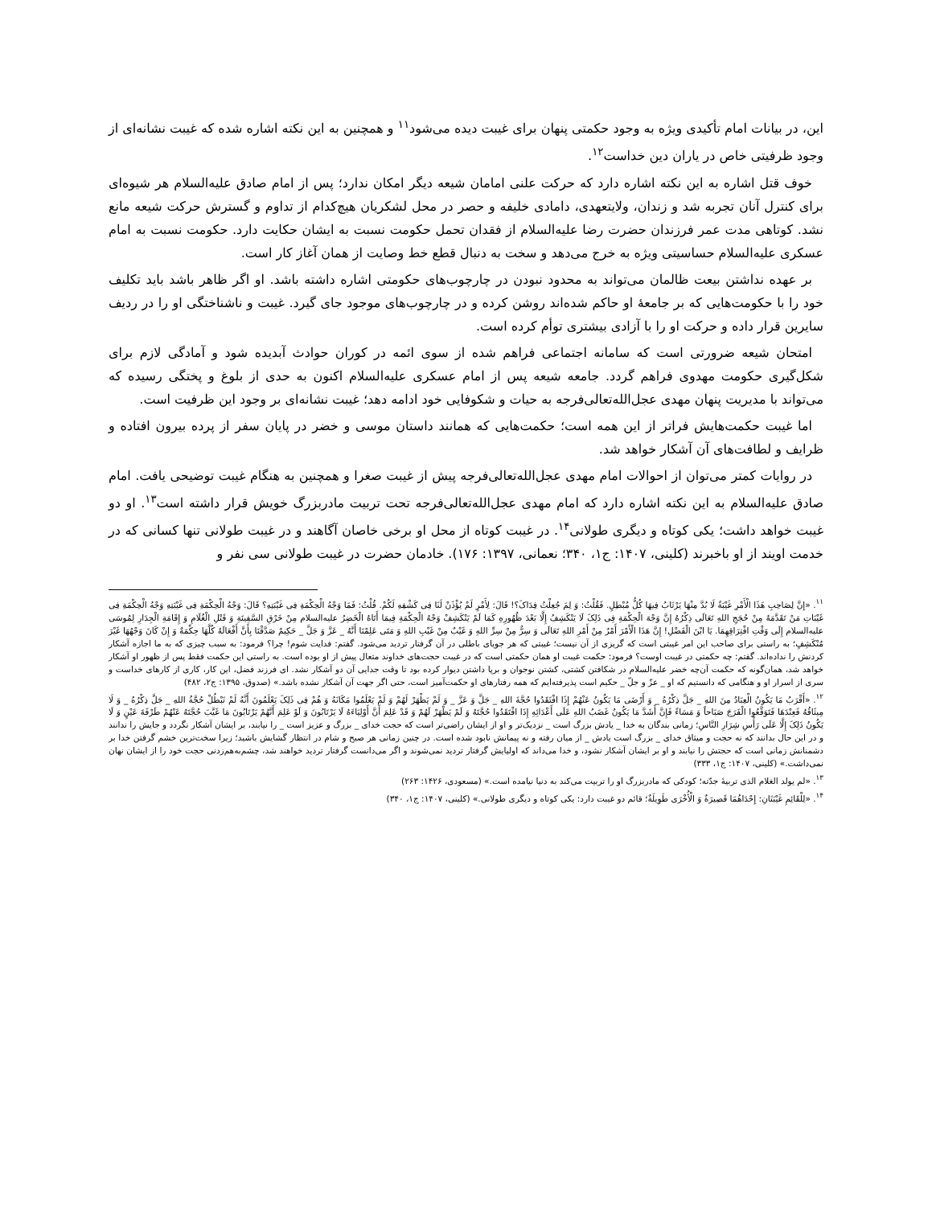این، در بیانات امام تأکیدی ویژه به وجود حکمتی پنهان برای غیبت دیده می‌شود<sup>۱۱</sup> و همچنین به این نکته اشاره شده که غیبت نشانه‌ای از وجود ظرفیتی خاص در یاران دین خداست<sup>۱۲</sup>.
خوف قتل اشاره به این نکته اشاره دارد که حرکت علنی امامان شیعه دیگر امکان ندارد؛ پس از امام صادق علیه‌السلام هر شیوه‌ای برای کنترل آنان تجربه شد و زندان، ولایتعهدی، دامادی خلیفه و حصر در محل لشکریان هیچ‌کدام از تداوم و گسترش حرکت شیعه مانع نشد. کوتاهی مدت عمر فرزندان حضرت رضا علیه‌السلام از فقدان تحمل حکومت نسبت به ایشان حکایت دارد. حکومت نسبت به امام عسکری علیه‌السلام حساسیتی ویژه به خرج می‌دهد و سخت به دنبال قطع خط وصایت از همان آغاز کار است.
بر عهده نداشتن بیعت ظالمان می‌تواند به محدود نبودن در چارچوب‌های حکومتی اشاره داشته باشد. او اگر ظاهر باشد باید تکلیف خود را با حکومت‌هایی که بر جامعهٔ او حاکم شده‌اند روشن کرده و در چارچوب‌های موجود جای گیرد. غیبت و ناشناختگی او را در ردیف سایرین قرار داده و حرکت او را با آزادی بیشتری توأم کرده است.
امتحان شیعه ضرورتی است که سامانه اجتماعی فراهم شده از سوی ائمه در کوران حوادث آبدیده شود و آمادگی لازم برای شکل‌گیری حکومت مهدوی فراهم گردد. جامعه شیعه پس از امام عسکری علیه‌السلام اکنون به حدی از بلوغ و پختگی رسیده که می‌تواند با مدیریت پنهان مهدی عجل‌الله‌تعالی‌فرجه به حیات و شکوفایی خود ادامه دهد؛ غیبت نشانه‌ای بر وجود این ظرفیت است.
اما غیبت حکمت‌هایش فراتر از این همه است؛ حکمت‌هایی که همانند داستان موسی و خضر در پایان سفر از پرده بیرون افتاده و ظرایف و لطافت‌های آن آشکار خواهد شد.
در روایات کمتر می‌توان از احوالات امام مهدی عجل‌الله‌تعالی‌فرجه پیش از غیبت صغرا و همچنین به هنگام غیبت توضیحی یافت. امام صادق علیه‌السلام به این نکته اشاره دارد که امام مهدی عجل‌الله‌تعالی‌فرجه تحت تربیت مادربزرگ خویش قرار داشته است<sup>۱۳</sup>. او دو غیبت خواهد داشت؛ یکی کوتاه و دیگری طولانی<sup>۱۴</sup>. در غیبت کوتاه از محل او برخی خاصان آگاهند و در غیبت طولانی تنها کسانی که در خدمت اویند از او باخبرند (کلینی، ۱۴۰۷: ج۱، ۳۴۰؛ نعمانی، ۱۳۹۷: ۱۷۶). خادمان حضرت در غیبت طولانی سی نفر و
<sup>۱۱</sup>. «إِنَّ لِصَاحِبِ هَذَا الْأَمْرِ غَیْبَةً لَا بُدَّ مِنْهَا یَرْتَابُ فِیهَا کُلُّ مُبْطِلٍ. فَقُلْتُ: وَ لِمَ جُعِلْتُ فِدَاکَ؟! قَالَ: لِأَمْرٍ لَمْ یُؤْذَنْ لَنَا فِی کَشْفِهِ لَکُمْ. قُلْتُ: فَمَا وَجْهُ الْحِکْمَةِ فِی غَیْبَتِهِ؟ قَالَ: وَجْهُ الْحِکْمَةِ فِی غَیْبَتِهِ وَجْهُ الْحِکْمَةِ فِی غَیْبَاتِ مَنْ تَقَدَّمَهُ مِنْ حُجَجِ اللهِ تَعَالَی ذِکْرُهُ إِنَّ وَجْهَ الْحِکْمَةِ فِی ذَلِکَ لَا یَنْکَشِفُ إِلَّا بَعْدَ ظُهُورِهِ کَمَا لَمْ یَنْکَشِفْ وَجْهُ الْحِکْمَةِ فِیمَا أَتَاهُ الْخَضِرُ علیه‌السلام مِنْ خَرْقِ السَّفِینَةِ وَ قَتْلِ الْغُلَامِ وَ إِقَامَةِ الْجِدَارِ لِمُوسَی علیه‌السلام إِلَی وَقْتِ افْتِرَاقِهِمَا. یَا ابْنَ الْفَضْلِ! إِنَّ هَذَا الْأَمْرَ أَمْرٌ مِنْ أَمْرِ اللهِ تَعَالَی وَ سِرٌّ مِنْ سِرِّ اللهِ وَ غَیْبٌ مِنْ غَیْبِ اللهِ وَ مَتَی عَلِمْنَا أَنَّهُ _ عَزَّ وَ جَلَّ _ حَکِیمٌ صَدَّقْنَا بِأَنَّ أَفْعَالَهُ کُلَّهَا حِکْمَةٌ وَ إِنْ کَانَ وَجْهُهَا غَیْرَ مُنْکَشِفٍ؛ به راستی برای صاحب این امر غیبتی است که گریزی از آن نیست؛ غیبتی که هر جویای باطلی در آن گرفتار تردید می‌شود. گفتم: فدایت شوم! چرا؟ فرمود: به سبب چیزی که به ما اجازه آشکار کردنش را نداده‌اند. گفتم: چه حکمتی در غیبت اوست؟ فرمود: حکمت غیبت او همان حکمتی است که در غیبت حجت‌های خداوند متعال پیش از او بوده است. به راستی این حکمت فقط پس از ظهور او آشکار خواهد شد، همان‌گونه که حکمت آن‌چه خضر علیه‌السلام در شکافتن کشتی، کشتن نوجوان و برپا داشتن دیوار کرده بود تا وقت جدایی آن دو آشکار نشد. ای فرزند فضل، این کار، کاری از کارهای خداست و سری از اسرار او و هنگامی که دانستیم که او _ عزّ و جلّ _ حکیم است پذیرفته‌ایم که همه رفتارهای او حکمت‌آمیز است، حتی اگر جهت آن آشکار نشده باشد.» (صدوق، ۱۳۹۵: ج۲، ۴۸۲)
<sup>۱۲</sup>. «أَقْرَبُ مَا یَکُونُ الْعِبَادُ مِنَ اللهِ _ جَلَّ ذِکْرُهُ _ وَ أَرْضَی مَا یَکُونُ عَنْهُمْ إِذَا افْتَقَدُوا حُجَّةَ اللهِ _ جَلَّ وَ عَزَّ _ وَ لَمْ یَظْهَرْ لَهُمْ وَ لَمْ یَعْلَمُوا مَکَانَهُ وَ هُمْ فِی ذَلِکَ یَعْلَمُونَ أَنَّهُ لَمْ تَبْطُلْ حُجَّةُ اللهِ _ جَلَّ ذِکْرُهُ _ وَ لَا مِیثَاقُهُ فَعِنْدَهَا فَتَوَقَّعُوا الْفَرَجَ صَبَاحاً وَ مَسَاءً فَإِنَّ أَشَدَّ مَا یَکُونُ غَضَبُ اللهِ عَلَی أَعْدَائِهِ إِذَا افْتَقَدُوا حُجَّتَهُ وَ لَمْ یَظْهَرْ لَهُمْ وَ قَدْ عَلِمَ أَنَّ أَوْلِیَاءَهُ لَا یَرْتَابُونَ وَ لَوْ عَلِمَ أَنَّهُمْ یَرْتَابُونَ مَا غَیَّبَ حُجَّتَهُ عَنْهُمْ طَرْفَةَ عَیْنٍ وَ لَا یَکُونُ ذَلِکَ إِلَّا عَلَی رَأْسِ شِرَارِ النَّاسِ؛ زمانی بندگان به خدا _ یادش بزرگ است _ نزدیک‌تر و او از ایشان راضی‌تر است که حجت خدای _ بزرگ و عزیز است _ را نیابند، بر ایشان آشکار نگردد و جایش را ندانند و در این حال بدانند که نه حجت و میثاق خدای _ بزرگ است یادش _ از میان رفته و نه پیمانش نابود شده است. در چنین زمانی هر صبح و شام در انتظار گشایش باشید؛ زیرا سخت‌ترین خشم گرفتن خدا بر دشمنانش زمانی است که حجتش را نیابند و او بر ایشان آشکار نشود، و خدا می‌داند که اولیایش گرفتار تردید نمی‌شوند و اگر می‌دانست گرفتار تردید خواهند شد، چشم‌به‌هم‌زدنی حجت خود را از ایشان نهان نمی‌داشت.» (کلینی، ۱۴۰۷: ج۱، ۳۳۳)
<sup>۱۳</sup>. «لم یولد الغلام الذی تربیهٔ جدّته؛ کودکی که مادربزرگ او را تربیت می‌کند به دنیا نیامده است.» (مسعودی، ۱۴۲۶: ۲۶۳)
<sup>۱۴</sup>. «لِلْقَائِمِ غَیْبَتَانِ: إِحْدَاهُمَا قَصِیرَةٌ وَ الْأُخْرَی طَوِیلَةٌ؛ قائم دو غیبت دارد: یکی کوتاه و دیگری طولانی.» (کلینی، ۱۴۰۷: ج۱، ۳۴۰)